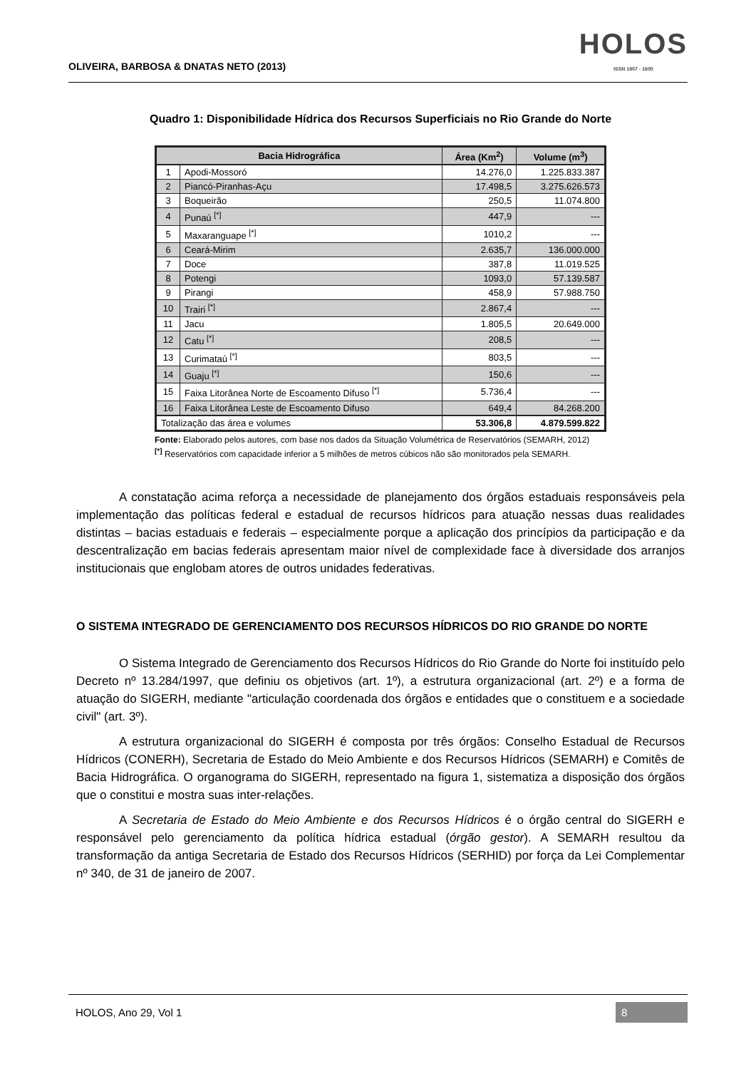OLIVEIRA, BARBOSA & DNATAS NETO (2013)
HOLOS
ISSN 1807 - 1600
Quadro 1: Disponibilidade Hídrica dos Recursos Superficiais no Rio Grande do Norte
| Bacia Hidrográfica | | Área (Km<sup>2</sup>) | Volume (m<sup>3</sup>) |
| --- | --- | --- | --- |
| 1 | Apodi-Mossoró | 14.276,0 | 1.225.833.387 |
| 2 | Piancó-Piranhas-Açu | 17.498,5 | 3.275.626.573 |
| 3 | Boqueirão | 250,5 | 11.074.800 |
| 4 | Punaú <sup>[*]</sup> | 447,9 | --- |
| 5 | Maxaranguape <sup>[*]</sup> | 1010,2 | --- |
| 6 | Ceará-Mirim | 2.635,7 | 136.000.000 |
| 7 | Doce | 387,8 | 11.019.525 |
| 8 | Potengi | 1093,0 | 57.139.587 |
| 9 | Pirangi | 458,9 | 57.988.750 |
| 10 | Trairi <sup>[*]</sup> | 2.867,4 | --- |
| 11 | Jacu | 1.805,5 | 20.649.000 |
| 12 | Catu <sup>[*]</sup> | 208,5 | --- |
| 13 | Curimataú <sup>[*]</sup> | 803,5 | --- |
| 14 | Guaju <sup>[*]</sup> | 150,6 | --- |
| 15 | Faixa Litorânea Norte de Escoamento Difuso <sup>[*]</sup> | 5.736,4 | --- |
| 16 | Faixa Litorânea Leste de Escoamento Difuso | 649,4 | 84.268.200 |
| Totalização das área e volumes | | 53.306,8 | 4.879.599.822 |
Fonte: Elaborado pelos autores, com base nos dados da Situação Volumétrica de Reservatórios (SEMARH, 2012)
<sup>[*]</sup> Reservatórios com capacidade inferior a 5 milhões de metros cúbicos não são monitorados pela SEMARH.
A constatação acima reforça a necessidade de planejamento dos órgãos estaduais responsáveis pela implementação das políticas federal e estadual de recursos hídricos para atuação nessas duas realidades distintas – bacias estaduais e federais – especialmente porque a aplicação dos princípios da participação e da descentralização em bacias federais apresentam maior nível de complexidade face à diversidade dos arranjos institucionais que englobam atores de outros unidades federativas.
O SISTEMA INTEGRADO DE GERENCIAMENTO DOS RECURSOS HÍDRICOS DO RIO GRANDE DO NORTE
O Sistema Integrado de Gerenciamento dos Recursos Hídricos do Rio Grande do Norte foi instituído pelo Decreto nº 13.284/1997, que definiu os objetivos (art. 1º), a estrutura organizacional (art. 2º) e a forma de atuação do SIGERH, mediante "articulação coordenada dos órgãos e entidades que o constituem e a sociedade civil" (art. 3º).
A estrutura organizacional do SIGERH é composta por três órgãos: Conselho Estadual de Recursos Hídricos (CONERH), Secretaria de Estado do Meio Ambiente e dos Recursos Hídricos (SEMARH) e Comitês de Bacia Hidrográfica. O organograma do SIGERH, representado na figura 1, sistematiza a disposição dos órgãos que o constitui e mostra suas inter-relações.
A Secretaria de Estado do Meio Ambiente e dos Recursos Hídricos é o órgão central do SIGERH e responsável pelo gerenciamento da política hídrica estadual (órgão gestor). A SEMARH resultou da transformação da antiga Secretaria de Estado dos Recursos Hídricos (SERHID) por força da Lei Complementar nº 340, de 31 de janeiro de 2007.
HOLOS, Ano 29, Vol 1 8